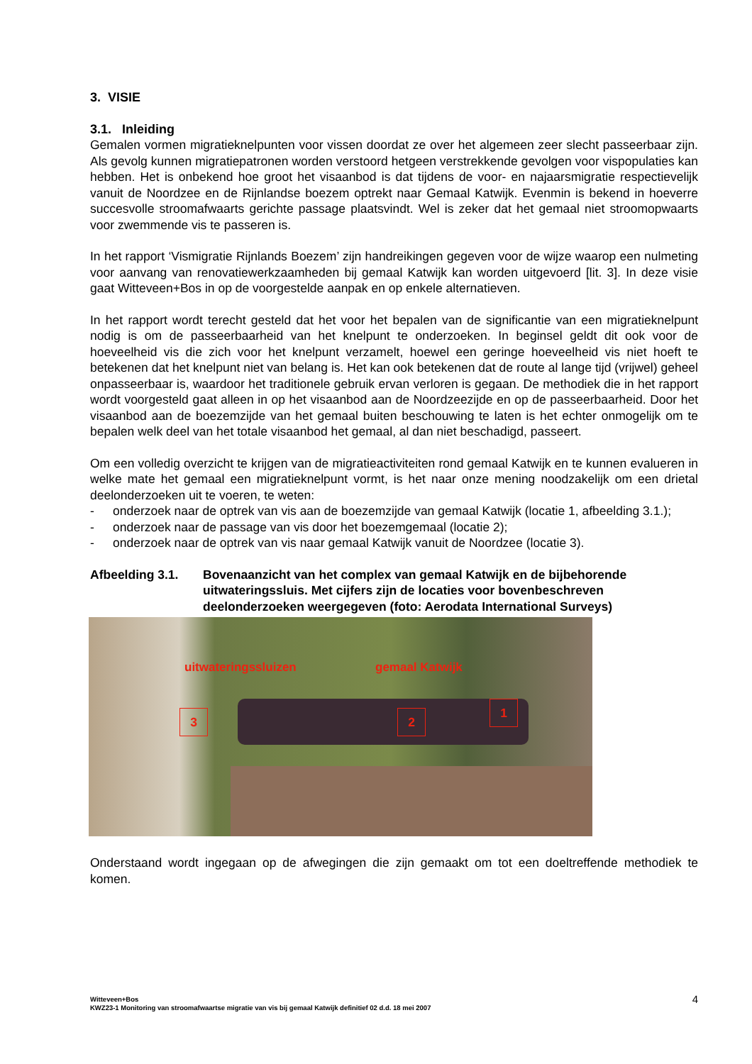3. VISIE
3.1. Inleiding
Gemalen vormen migratieknelpunten voor vissen doordat ze over het algemeen zeer slecht passeerbaar zijn. Als gevolg kunnen migratiepatronen worden verstoord hetgeen verstrekkende gevolgen voor vispopulaties kan hebben. Het is onbekend hoe groot het visaanbod is dat tijdens de voor- en najaarsmigratie respectievelijk vanuit de Noordzee en de Rijnlandse boezem optrekt naar Gemaal Katwijk. Evenmin is bekend in hoeverre succesvolle stroomafwaarts gerichte passage plaatsvindt. Wel is zeker dat het gemaal niet stroomopwaarts voor zwemmende vis te passeren is.
In het rapport ‘Vismigratie Rijnlands Boezem’ zijn handreikingen gegeven voor de wijze waarop een nulmeting voor aanvang van renovatiewerkzaamheden bij gemaal Katwijk kan worden uitgevoerd [lit. 3]. In deze visie gaat Witteveen+Bos in op de voorgestelde aanpak en op enkele alternatieven.
In het rapport wordt terecht gesteld dat het voor het bepalen van de significantie van een migratieknelpunt nodig is om de passeerbaarheid van het knelpunt te onderzoeken. In beginsel geldt dit ook voor de hoeveelheid vis die zich voor het knelpunt verzamelt, hoewel een geringe hoeveelheid vis niet hoeft te betekenen dat het knelpunt niet van belang is. Het kan ook betekenen dat de route al lange tijd (vrijwel) geheel onpasseerbaar is, waardoor het traditionele gebruik ervan verloren is gegaan. De methodiek die in het rapport wordt voorgesteld gaat alleen in op het visaanbod aan de Noordzeezijde en op de passeerbaarheid. Door het visaanbod aan de boezemzijde van het gemaal buiten beschouwing te laten is het echter onmogelijk om te bepalen welk deel van het totale visaanbod het gemaal, al dan niet beschadigd, passeert.
Om een volledig overzicht te krijgen van de migratieactiviteiten rond gemaal Katwijk en te kunnen evalueren in welke mate het gemaal een migratieknelpunt vormt, is het naar onze mening noodzakelijk om een drietal deelonderzoeken uit te voeren, te weten:
- onderzoek naar de optrek van vis aan de boezemzijde van gemaal Katwijk (locatie 1, afbeelding 3.1.);
- onderzoek naar de passage van vis door het boezemgemaal (locatie 2);
- onderzoek naar de optrek van vis naar gemaal Katwijk vanuit de Noordzee (locatie 3).
Afbeelding 3.1. Bovenaanzicht van het complex van gemaal Katwijk en de bijbehorende uitwateringssluis. Met cijfers zijn de locaties voor bovenbeschreven deelonderzoeken weergegeven (foto: Aerodata International Surveys)
uitwateringssluizen gemaal Katwijk
3 2
1
Onderstaand wordt ingegaan op de afwegingen die zijn gemaakt om tot een doeltreffende methodiek te komen.
Witteveen+Bos
KWZ23-1 Monitoring van stroomafwaartse migratie van vis bij gemaal Katwijk definitief 02 d.d. 18 mei 2007
4